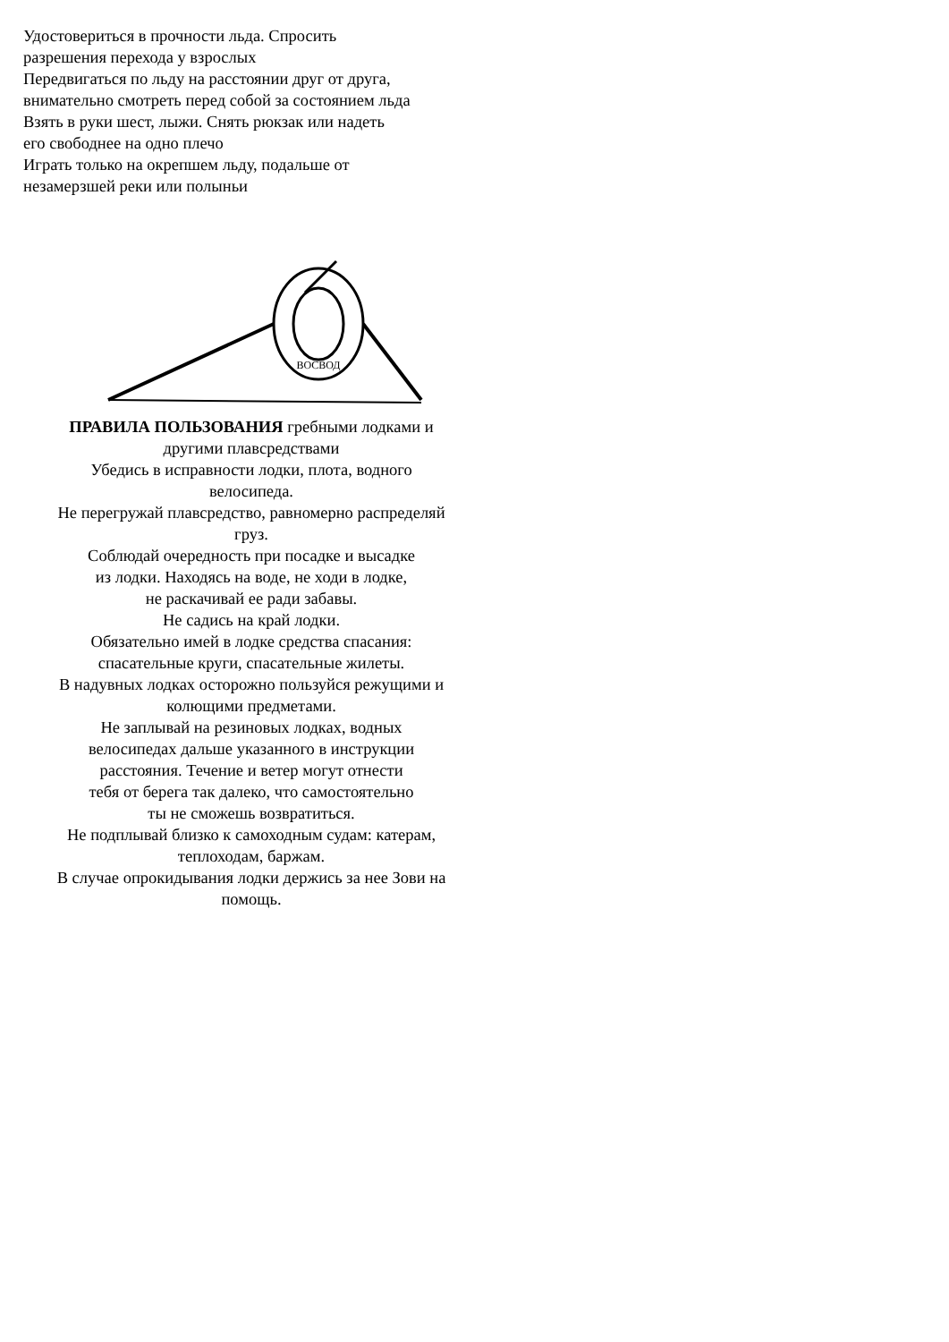Удостовериться в прочности льда. Спросить
разрешения перехода у взрослых
Передвигаться по льду на расстоянии друг от друга,
внимательно смотреть перед собой за состоянием льда
Взять в руки шест, лыжи. Снять рюкзак или надеть
его свободнее на одно плечо
Играть только на окрепшем льду, подальше от
незамерзшей реки или полыньи
ВОСВОД
ПРАВИЛА ПОЛЬЗОВАНИЯ гребными лодками и
другими плавсредствами
Убедись в исправности лодки, плота, водного
велосипеда.
Не перегружай плавсредство, равномерно распределяй
груз.
Соблюдай очередность при посадке и высадке
из лодки. Находясь на воде, не ходи в лодке,
не раскачивай ее ради забавы.
Не садись на край лодки.
Обязательно имей в лодке средства спасания:
спасательные круги, спасательные жилеты.
В надувных лодках осторожно пользуйся режущими и
колющими предметами.
Не заплывай на резиновых лодках, водных
велосипедах дальше указанного в инструкции
расстояния. Течение и ветер могут отнести
тебя от берега так далеко, что самостоятельно
ты не сможешь возвратиться.
Не подплывай близко к самоходным судам: катерам,
теплоходам, баржам.
В случае опрокидывания лодки держись за нее Зови на
помощь.